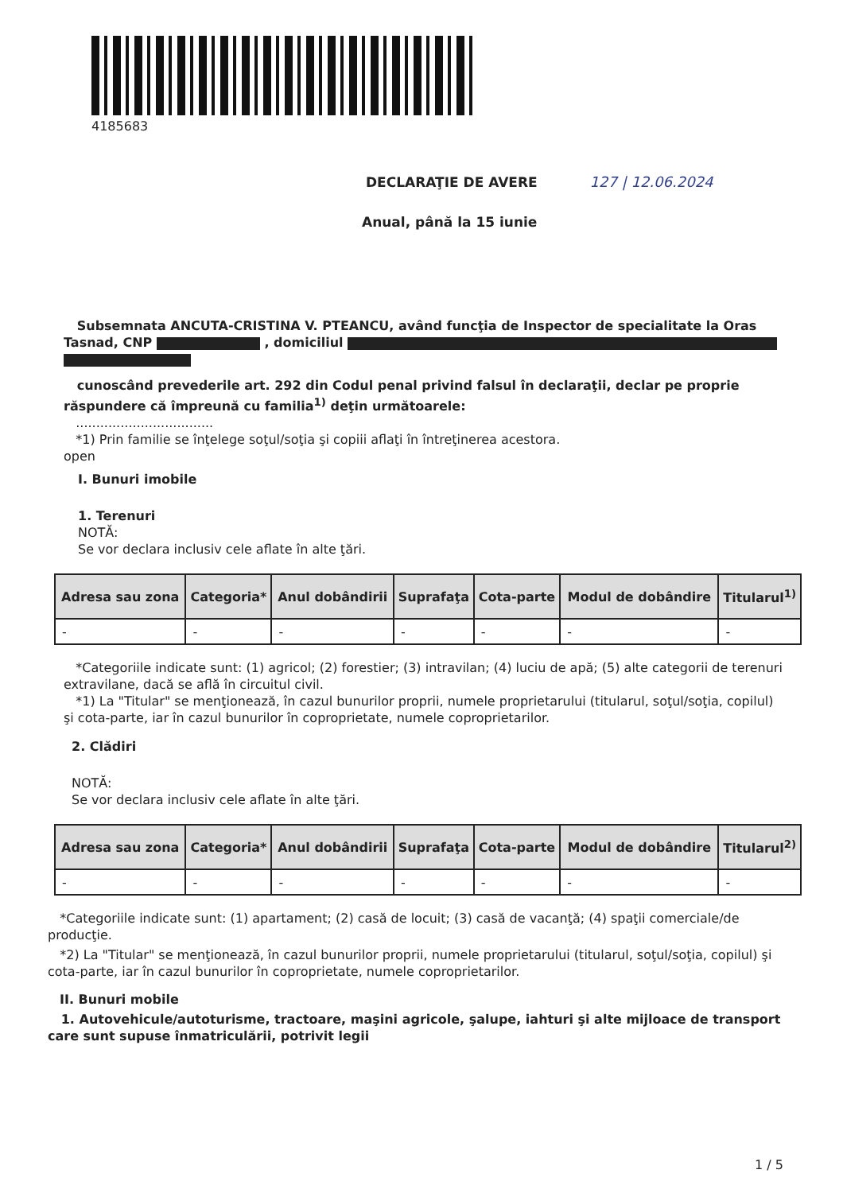4185683
DECLARAŢIE DE AVERE 127 | 12.06.2024
Anual, până la 15 iunie
Subsemnata ANCUTA-CRISTINA V. PTEANCU, având funcţia de Inspector de specialitate la Oras Tasnad, CNP , domiciliul
cunoscând prevederile art. 292 din Codul penal privind falsul în declaraţii, declar pe proprie răspundere că împreună cu familia<sup>1)</sup> deţin următoarele:
..................................
*1) Prin familie se înţelege soţul/soţia şi copiii aflaţi în întreţinerea acestora.
open
I. Bunuri imobile
1. Terenuri
NOTĂ:
Se vor declara inclusiv cele aflate în alte ţări.
| Adresa sau zona | Categoria* | Anul dobândirii | Suprafaţa | Cota-parte | Modul de dobândire | Titularul<sup>1)</sup> |
| --- | --- | --- | --- | --- | --- | --- |
| - | - | - | - | - | - | - |
*Categoriile indicate sunt: (1) agricol; (2) forestier; (3) intravilan; (4) luciu de apă; (5) alte categorii de terenuri extravilane, dacă se află în circuitul civil.
*1) La "Titular" se menţionează, în cazul bunurilor proprii, numele proprietarului (titularul, soţul/soţia, copilul) şi cota-parte, iar în cazul bunurilor în coproprietate, numele coproprietarilor.
2. Clădiri
NOTĂ:
Se vor declara inclusiv cele aflate în alte ţări.
| Adresa sau zona | Categoria* | Anul dobândirii | Suprafaţa | Cota-parte | Modul de dobândire | Titularul<sup>2)</sup> |
| --- | --- | --- | --- | --- | --- | --- |
| - | - | - | - | - | - | - |
*Categoriile indicate sunt: (1) apartament; (2) casă de locuit; (3) casă de vacanţă; (4) spaţii comerciale/de producţie.
*2) La "Titular" se menţionează, în cazul bunurilor proprii, numele proprietarului (titularul, soţul/soţia, copilul) şi cota-parte, iar în cazul bunurilor în coproprietate, numele coproprietarilor.
II. Bunuri mobile
1. Autovehicule/autoturisme, tractoare, maşini agricole, şalupe, iahturi şi alte mijloace de transport care sunt supuse înmatriculării, potrivit legii
1 / 5